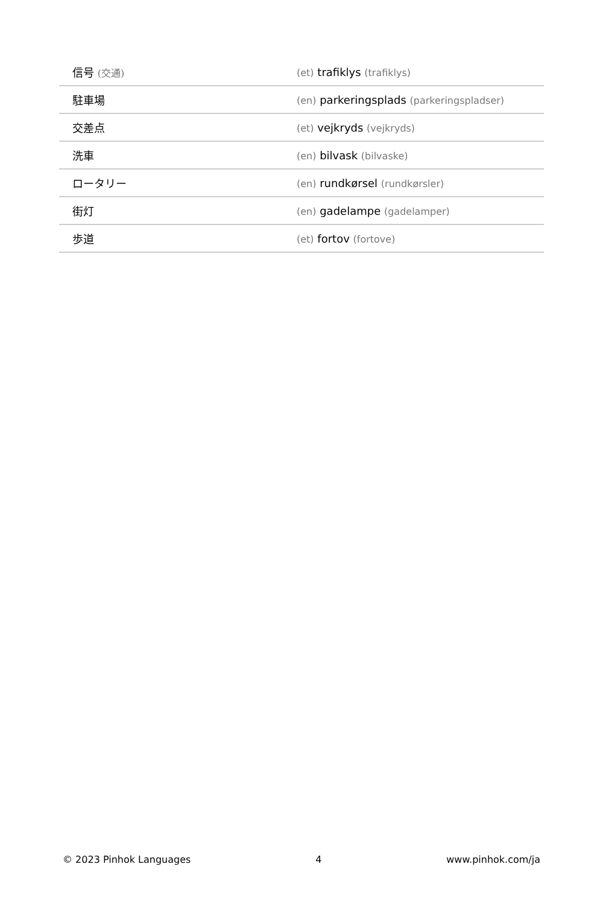| 信号 (交通) | (et) trafiklys (trafiklys) |
| 駐車場 | (en) parkeringsplads (parkeringspladser) |
| 交差点 | (et) vejkryds (vejkryds) |
| 洗車 | (en) bilvask (bilvaske) |
| ロータリー | (en) rundkørsel (rundkørsler) |
| 街灯 | (en) gadelampe (gadelamper) |
| 歩道 | (et) fortov (fortove) |
© 2023 Pinhok Languages 4 www.pinhok.com/ja